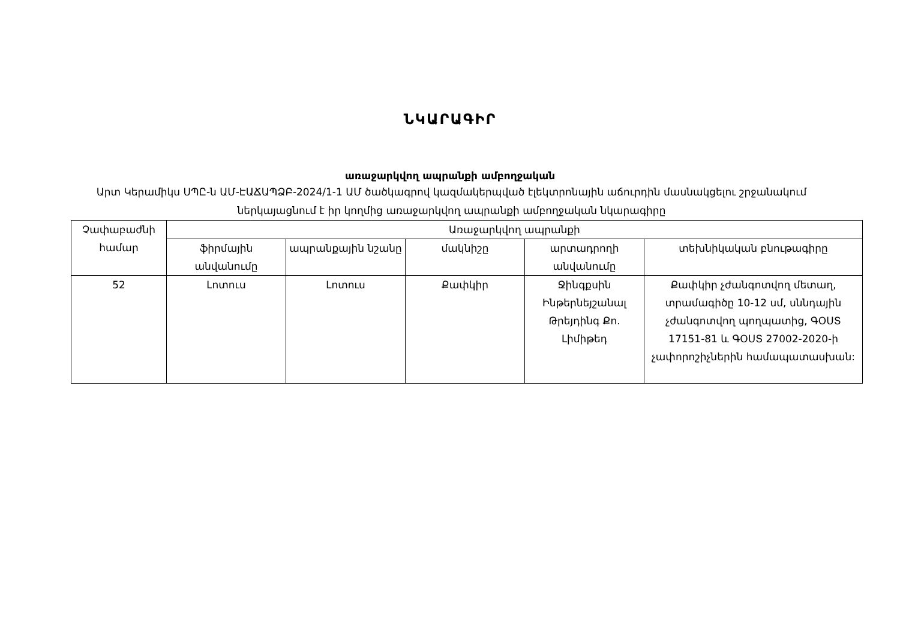ՆԿԱՐԱԳԻՐ
առաջարկվող ապրանքի ամբողջական
Արտ Կերամիկս ՍՊԸ-ն ԱՄ-ԷԱՃԱՊՁԲ-2024/1-1 ԱՄ ծածկագրով կազմակերպված էլեկտրոնային աճուրդին մասնակցելու շրջանակում ներկայացնում է իր կողմից առաջարկվող ապրանքի ամբողջական նկարագիրը
| Չափաբաժնի համար | Առաջարկվող ապրանքի | | | | |
| --- | --- | --- | --- | --- | --- |
| | ֆիրմային անվանումը | ապրանքային նշանը | մակնիշը | արտադրողի անվանումը | տեխնիկական բնութագիրը |
| 52 | Լոտուս | Լոտուս | Քափկիր | Ջինգքսին Ինթերնեյշանալ Թրեյդինգ Քո. Լիմիթեդ | Քափկիր չժանգոտվող մետաղ, տրամագիծը 10-12 սմ, սննդային չժանգոտվող պողպատից, ԳՕՍՏ 17151-81 և ԳՕՍՏ 27002-2020-ի չափորոշիչներին համապատասխան: |